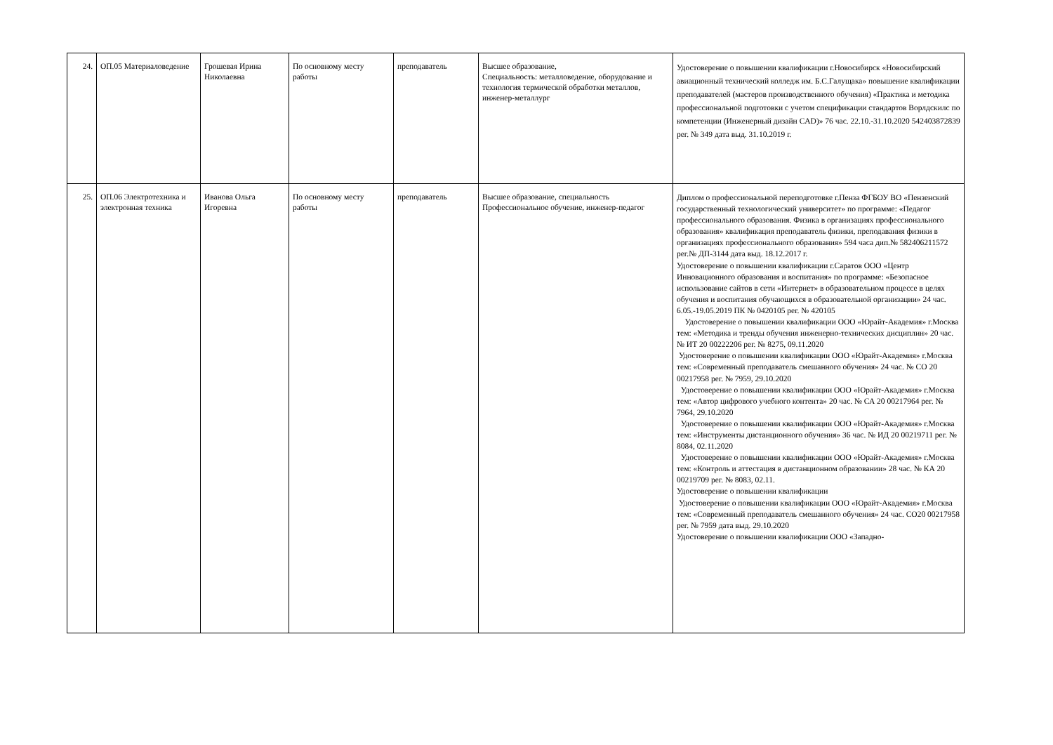| 24. | ОП.05 Материаловедение | Грошевая Ирина Николаевна | По основному месту работы | преподаватель | Высшее образование, Специальность: металловедение, оборудование и технология термической обработки металлов, инженер-металлург | Удостоверение о повышении квалификации г.Новосибирск «Новосибирский авиационный технический колледж им. Б.С.Галущака» повышение квалификации преподавателей (мастеров производственного обучения) «Практика и методика профессиональной подготовки с учетом спецификации стандартов Ворлдскилс по компетенции (Инженерный дизайн CAD)» 76 час. 22.10.-31.10.2020 542403872839 рег. № 349 дата выд. 31.10.2019 г. |
| 25. | ОП.06 Электротехника и электронная техника | Иванова Ольга Игоревна | По основному месту работы | преподаватель | Высшее образование, специальность Профессиональное обучение, инженер-педагог | Диплом о профессиональной переподготовке г.Пенза ФГБОУ ВО «Пензенский государственный технологический университет» по программе: «Педагог профессионального образования. Физика в организациях профессионального образования» квалификация преподаватель физики, преподавания физики в организациях профессионального образования» 594 часа дип.№ 582406211572 рег.№ ДП-3144 дата выд. 18.12.2017 г. Удостоверение о повышении квалификации г.Саратов ООО «Центр Инновационного образования и воспитания» по программе: «Безопасное использование сайтов в сети «Интернет» в образовательном процессе в целях обучения и воспитания обучающихся в образовательной организации» 24 час. 6.05.-19.05.2019 ПК № 0420105 рег. № 420105 Удостоверение о повышении квалификации ООО «Юрайт-Академия» г.Москва тем: «Методика и тренды обучения инженерно-технических дисциплин» 20 час. № ИТ 20 00222206 рег. № 8275, 09.11.2020 Удостоверение о повышении квалификации ООО «Юрайт-Академия» г.Москва тем: «Современный преподаватель смешанного обучения» 24 час. № СО 20 00217958 рег. № 7959, 29.10.2020 Удостоверение о повышении квалификации ООО «Юрайт-Академия» г.Москва тем: «Автор цифрового учебного контента» 20 час. № СА 20 00217964 рег. № 7964, 29.10.2020 Удостоверение о повышении квалификации ООО «Юрайт-Академия» г.Москва тем: «Инструменты дистанционного обучения» 36 час. № ИД 20 00219711 рег. № 8084, 02.11.2020 Удостоверение о повышении квалификации ООО «Юрайт-Академия» г.Москва тем: «Контроль и аттестация в дистанционном образовании» 28 час. № КА 20 00219709 рег. № 8083, 02.11. Удостоверение о повышении квалификации Удостоверение о повышении квалификации ООО «Юрайт-Академия» г.Москва тем: «Современный преподаватель смешанного обучения» 24 час. СО20 00217958 рег. № 7959 дата выд. 29.10.2020 Удостоверение о повышении квалификации ООО «Западно- |